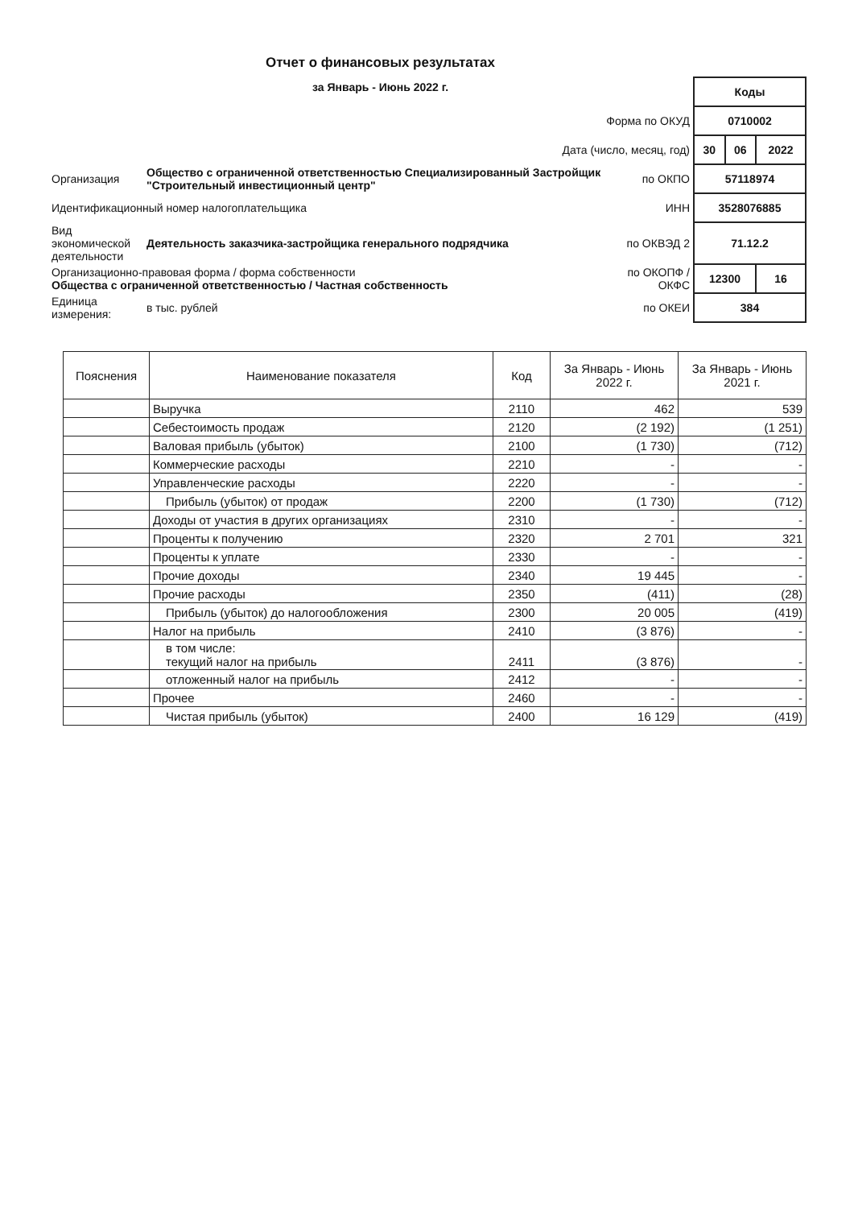Отчет о финансовых результатах
за Январь - Июнь 2022 г.
| | | | Коды | | |
| Форма по ОКУД | | | 0710002 | | |
| Дата (число, месяц, год) | | | 30 | 06 | 2022 |
| Организация | Общество с ограниченной ответственностью Специализированный Застройщик "Строительный инвестиционный центр" | по ОКПО | 57118974 | | |
| Идентификационный номер налогоплательщика | | ИНН | 3528076885 | | |
| Вид экономической деятельности | Деятельность заказчика-застройщика генерального подрядчика | по ОКВЭД 2 | 71.12.2 | | |
| Организационно-правовая форма / форма собственности Общества с ограниченной ответственностью / Частная собственность | | по ОКОПФ / ОКФС | 12300 | | 16 |
| Единица измерения: | в тыс. рублей | по ОКЕИ | 384 | | |
| Пояснения | Наименование показателя | Код | За Январь - Июнь 2022 г. | За Январь - Июнь 2021 г. |
| --- | --- | --- | --- | --- |
| | Выручка | 2110 | 462 | 539 |
| | Себестоимость продаж | 2120 | (2 192) | (1 251) |
| | Валовая прибыль (убыток) | 2100 | (1 730) | (712) |
| | Коммерческие расходы | 2210 | - | - |
| | Управленческие расходы | 2220 | - | - |
| | Прибыль (убыток) от продаж | 2200 | (1 730) | (712) |
| | Доходы от участия в других организациях | 2310 | - | - |
| | Проценты к получению | 2320 | 2 701 | 321 |
| | Проценты к уплате | 2330 | - | - |
| | Прочие доходы | 2340 | 19 445 | - |
| | Прочие расходы | 2350 | (411) | (28) |
| | Прибыль (убыток) до налогообложения | 2300 | 20 005 | (419) |
| | Налог на прибыль | 2410 | (3 876) | - |
| | в том числе: текущий налог на прибыль | 2411 | (3 876) | - |
| | отложенный налог на прибыль | 2412 | - | - |
| | Прочее | 2460 | - | - |
| | Чистая прибыль (убыток) | 2400 | 16 129 | (419) |